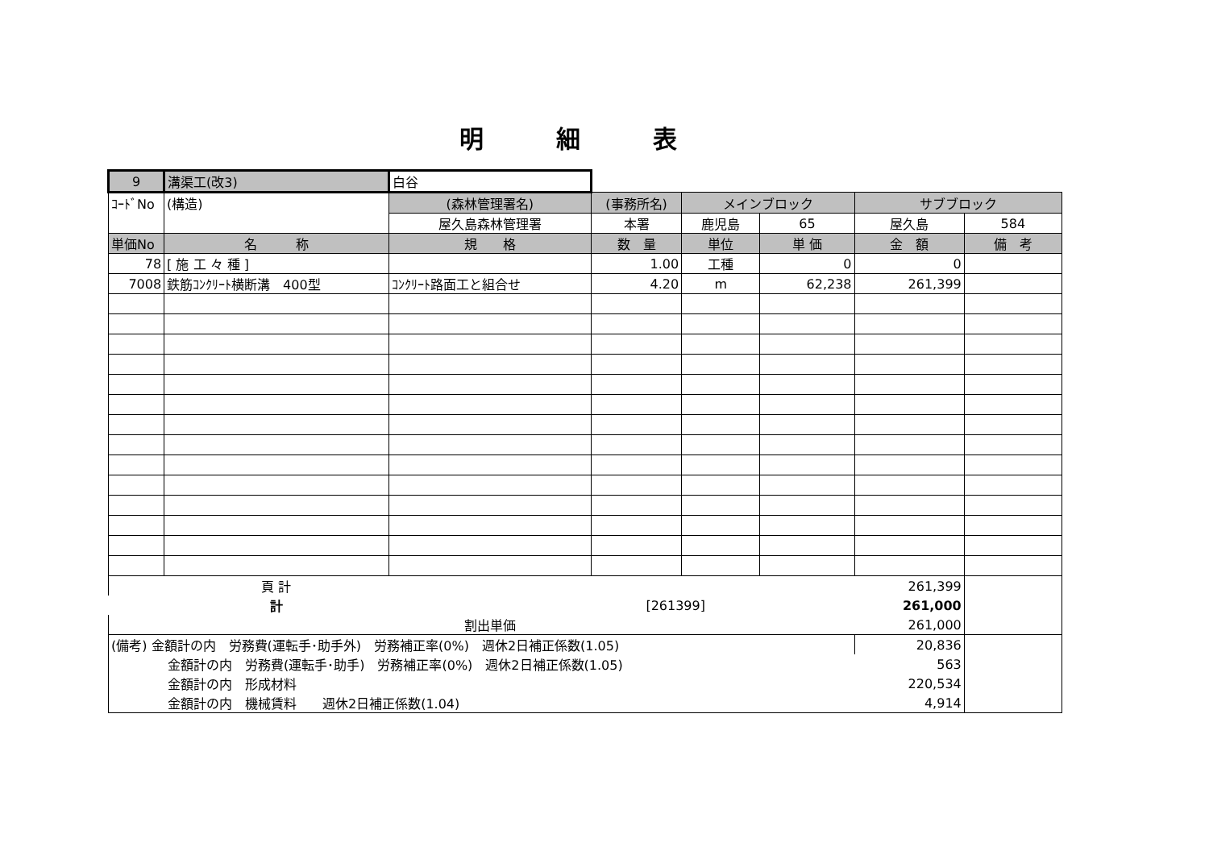明細表
| 9 | 溝渠工(改3) | 白谷 | | | | | |
| ｺｰﾄﾞNo | (構造) | (森林管理署名) | (事務所名) | メインブロック | | サブブロック | |
| | | 屋久島森林管理署 | 本署 | 鹿児島 | 65 | 屋久島 | 584 |
| 単価No | 名 称 | 規 格 | 数 量 | 単位 | 単 価 | 金 額 | 備 考 |
| 78 | [ 施 工 々 種 ] | | 1.00 | 工種 | 0 | 0 | |
| 7008 | 鉄筋ｺﾝｸﾘｰﾄ横断溝 400型 | ｺﾝｸﾘｰﾄ路面工と組合せ | 4.20 | m | 62,238 | 261,399 | |
| | 頁 計 | | | | | 261,399 | |
| | 計 | | [261399] | | | 261,000 | |
| | | 割出単価 | | | | 261,000 | |
| (備考) 金額計の内 労務費(運転手･助手外) 労務補正率(0%) 週休2日補正係数(1.05) | | | | | | 20,836 | |
| 金額計の内 労務費(運転手･助手) 労務補正率(0%) 週休2日補正係数(1.05) | | | | | | 563 | |
| 金額計の内 形成材料 | | | | | | 220,534 | |
| 金額計の内 機械賃料 週休2日補正係数(1.04) | | | | | | 4,914 | |